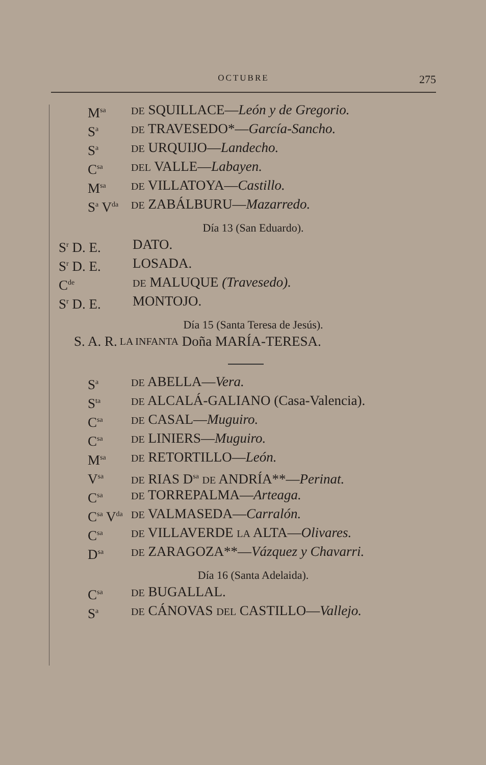OCTUBRE 275
M<sup>sa</sup> DE SQUILLACE—León y de Gregorio.
S<sup>a</sup> DE TRAVESEDO*—García-Sancho.
S<sup>a</sup> DE URQUIJO—Landecho.
C<sup>sa</sup> DEL VALLE—Labayen.
M<sup>sa</sup> DE VILLATOYA—Castillo.
S<sup>a</sup> V<sup>da</sup> DE ZABÁLBURU—Mazarredo.
Día 13 (San Eduardo).
S<sup>r</sup> D. E. DATO.
S<sup>r</sup> D. E. LOSADA.
C<sup>de</sup> DE MALUQUE (Travesedo).
S<sup>r</sup> D. E. MONTOJO.
Día 15 (Santa Teresa de Jesús).
S. A. R. LA INFANTA Doña MARÍA-TERESA.
S<sup>a</sup> DE ABELLA—Vera.
S<sup>ta</sup> DE ALCALÁ-GALIANO (Casa-Valencia).
C<sup>sa</sup> DE CASAL—Muguiro.
C<sup>sa</sup> DE LINIERS—Muguiro.
M<sup>sa</sup> DE RETORTILLO—León.
V<sup>sa</sup> DE RIAS D<sup>sa</sup> DE ANDRÍA**—Perinat.
C<sup>sa</sup> DE TORREPALMA—Arteaga.
C<sup>sa</sup> V<sup>da</sup> DE VALMASEDA—Carralón.
C<sup>sa</sup> DE VILLAVERDE LA ALTA—Olivares.
D<sup>sa</sup> DE ZARAGOZA**—Vázquez y Chavarri.
Día 16 (Santa Adelaida).
C<sup>sa</sup> DE BUGALLAL.
S<sup>a</sup> DE CÁNOVAS DEL CASTILLO—Vallejo.